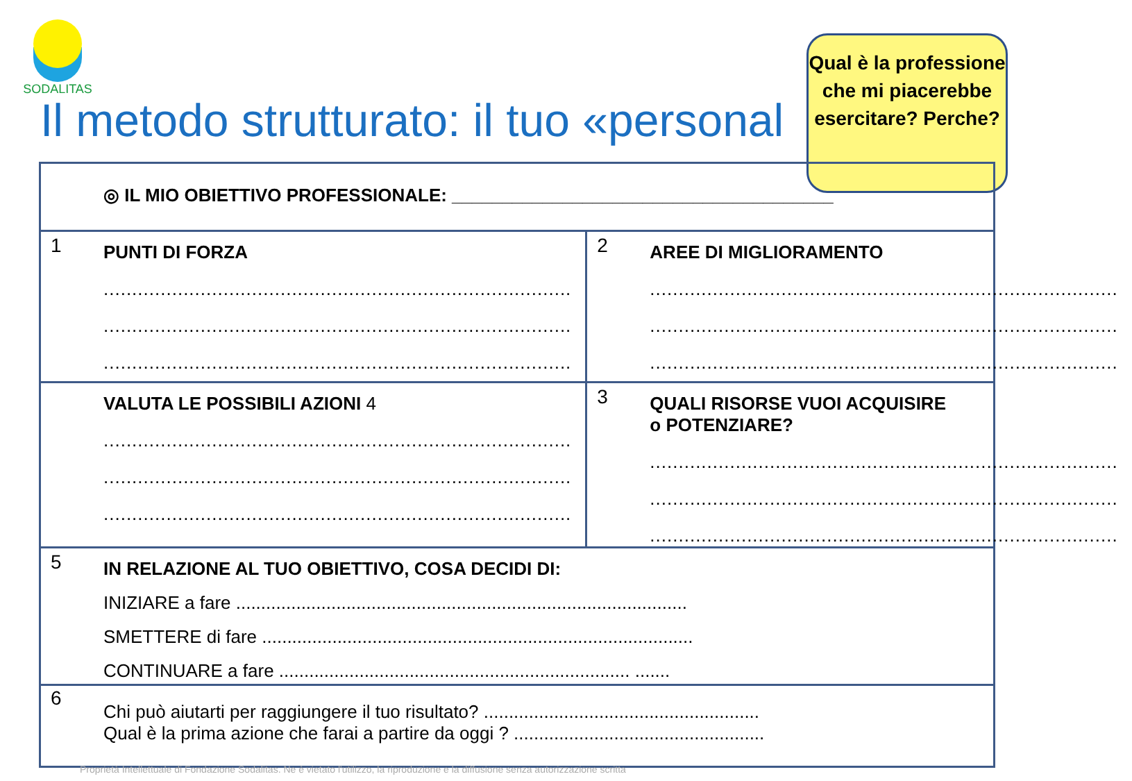SODALITAS
Il metodo strutturato: il tuo «personal
Qual è la professione che mi piacerebbe esercitare? Perche?
◎ IL MIO OBIETTIVO PROFESSIONALE: ______________________________________
1 PUNTI DI FORZA
..................................................................................
..................................................................................
..................................................................................
2 AREE DI MIGLIORAMENTO
..................................................................................
..................................................................................
..................................................................................
VALUTA LE POSSIBILI AZIONI 4
..................................................................................
..................................................................................
..................................................................................
3 QUALI RISORSE VUOI ACQUISIRE
o POTENZIARE?
..................................................................................
..................................................................................
..................................................................................
5 IN RELAZIONE AL TUO OBIETTIVO, COSA DECIDI DI:
INIZIARE a fare ..........................................................................................
SMETTERE di fare ......................................................................................
CONTINUARE a fare ...................................................................... .......
6
Chi può aiutarti per raggiungere il tuo risultato? .......................................................
Qual è la prima azione che farai a partire da oggi ? ..................................................
Proprietà Intellettuale di Fondazione Sodalitas. Ne è vietato l'utilizzo, la riproduzione e la diffusione senza autorizzazione scritta